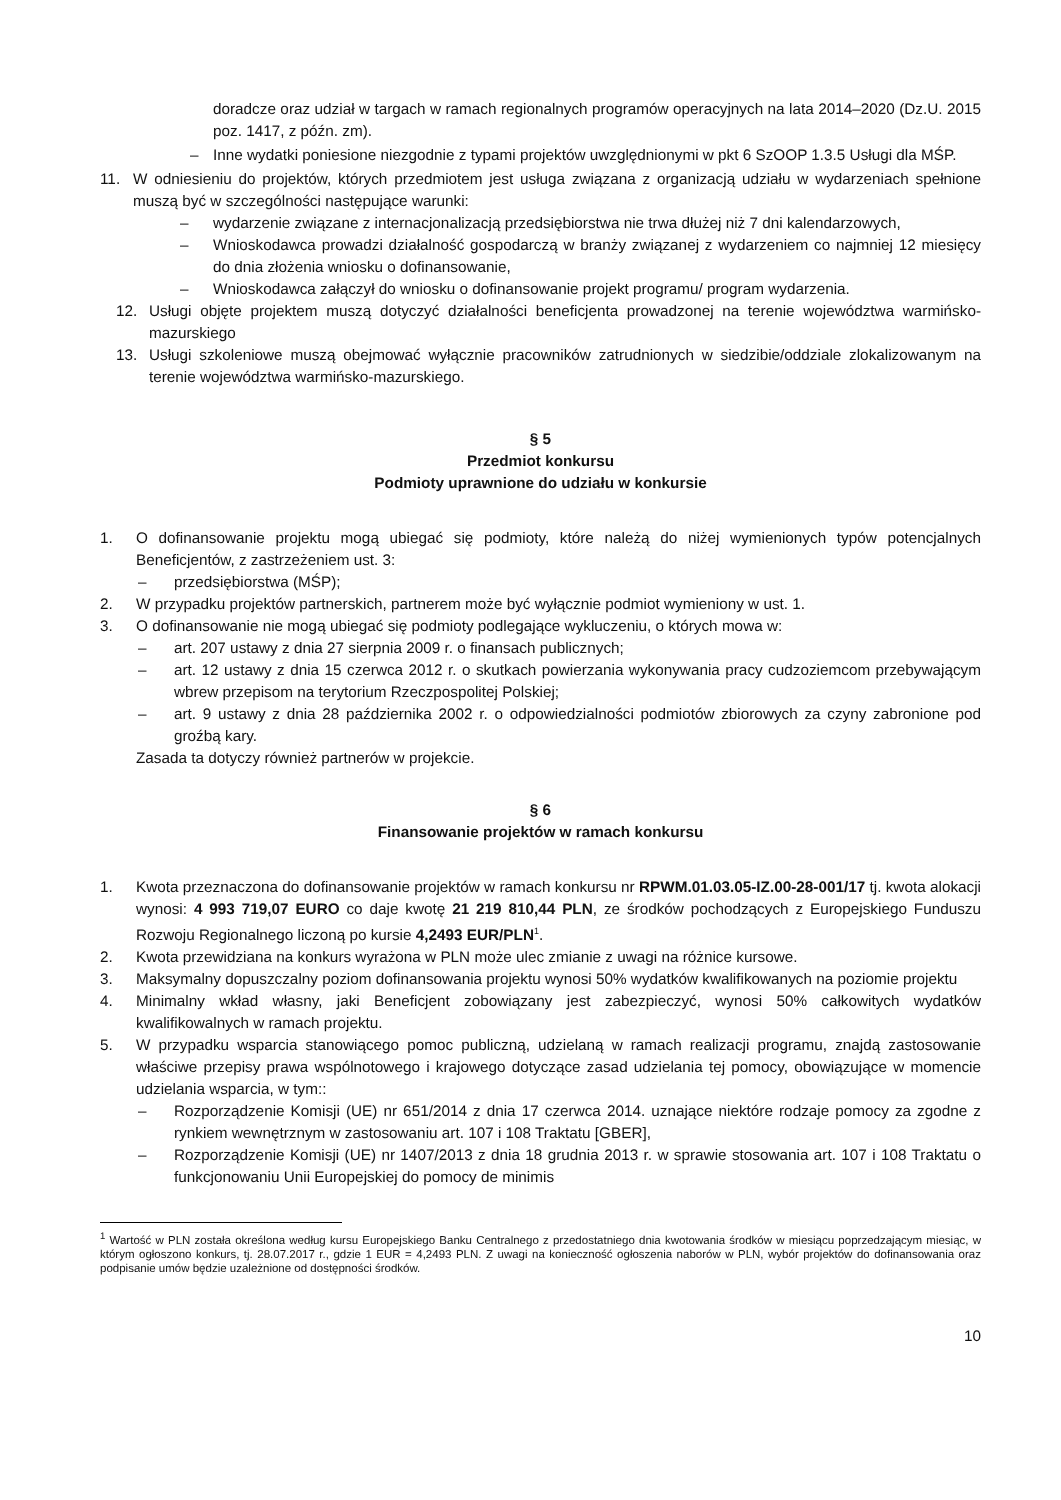doradcze oraz udział w targach w ramach regionalnych programów operacyjnych na lata 2014–2020 (Dz.U. 2015 poz. 1417, z późn. zm).
– Inne wydatki poniesione niezgodnie z typami projektów uwzględnionymi w pkt 6 SzOOP 1.3.5 Usługi dla MŚP.
11. W odniesieniu do projektów, których przedmiotem jest usługa związana z organizacją udziału w wydarzeniach spełnione muszą być w szczególności następujące warunki:
– wydarzenie związane z internacjonalizacją przedsiębiorstwa nie trwa dłużej niż 7 dni kalendarzowych,
– Wnioskodawca prowadzi działalność gospodarczą w branży związanej z wydarzeniem co najmniej 12 miesięcy do dnia złożenia wniosku o dofinansowanie,
– Wnioskodawca załączył do wniosku o dofinansowanie projekt programu/ program wydarzenia.
12. Usługi objęte projektem muszą dotyczyć działalności beneficjenta prowadzonej na terenie województwa warmińsko-mazurskiego
13. Usługi szkoleniowe muszą obejmować wyłącznie pracowników zatrudnionych w siedzibie/oddziale zlokalizowanym na terenie województwa warmińsko-mazurskiego.
§ 5
Przedmiot konkursu
Podmioty uprawnione do udziału w konkursie
1. O dofinansowanie projektu mogą ubiegać się podmioty, które należą do niżej wymienionych typów potencjalnych Beneficjentów, z zastrzeżeniem ust. 3:
– przedsiębiorstwa (MŚP);
2. W przypadku projektów partnerskich, partnerem może być wyłącznie podmiot wymieniony w ust. 1.
3. O dofinansowanie nie mogą ubiegać się podmioty podlegające wykluczeniu, o których mowa w:
– art. 207 ustawy z dnia 27 sierpnia 2009 r. o finansach publicznych;
– art. 12 ustawy z dnia 15 czerwca 2012 r. o skutkach powierzania wykonywania pracy cudzoziemcom przebywającym wbrew przepisom na terytorium Rzeczpospolitej Polskiej;
– art. 9 ustawy z dnia 28 października 2002 r. o odpowiedzialności podmiotów zbiorowych za czyny zabronione pod groźbą kary.
Zasada ta dotyczy również partnerów w projekcie.
§ 6
Finansowanie projektów w ramach konkursu
1. Kwota przeznaczona do dofinansowanie projektów w ramach konkursu nr RPWM.01.03.05-IZ.00-28-001/17 tj. kwota alokacji wynosi: 4 993 719,07 EURO co daje kwotę 21 219 810,44 PLN, ze środków pochodzących z Europejskiego Funduszu Rozwoju Regionalnego liczoną po kursie 4,2493 EUR/PLN<sup>1</sup>.
2. Kwota przewidziana na konkurs wyrażona w PLN może ulec zmianie z uwagi na różnice kursowe.
3. Maksymalny dopuszczalny poziom dofinansowania projektu wynosi 50% wydatków kwalifikowanych na poziomie projektu
4. Minimalny wkład własny, jaki Beneficjent zobowiązany jest zabezpieczyć, wynosi 50% całkowitych wydatków kwalifikowalnych w ramach projektu.
5. W przypadku wsparcia stanowiącego pomoc publiczną, udzielaną w ramach realizacji programu, znajdą zastosowanie właściwe przepisy prawa wspólnotowego i krajowego dotyczące zasad udzielania tej pomocy, obowiązujące w momencie udzielania wsparcia, w tym::
– Rozporządzenie Komisji (UE) nr 651/2014 z dnia 17 czerwca 2014. uznające niektóre rodzaje pomocy za zgodne z rynkiem wewnętrznym w zastosowaniu art. 107 i 108 Traktatu [GBER],
– Rozporządzenie Komisji (UE) nr 1407/2013 z dnia 18 grudnia 2013 r. w sprawie stosowania art. 107 i 108 Traktatu o funkcjonowaniu Unii Europejskiej do pomocy de minimis
<sup>1</sup> Wartość w PLN została określona według kursu Europejskiego Banku Centralnego z przedostatniego dnia kwotowania środków w miesiącu poprzedzającym miesiąc, w którym ogłoszono konkurs, tj. 28.07.2017 r., gdzie 1 EUR = 4,2493 PLN. Z uwagi na konieczność ogłoszenia naborów w PLN, wybór projektów do dofinansowania oraz podpisanie umów będzie uzależnione od dostępności środków.
10